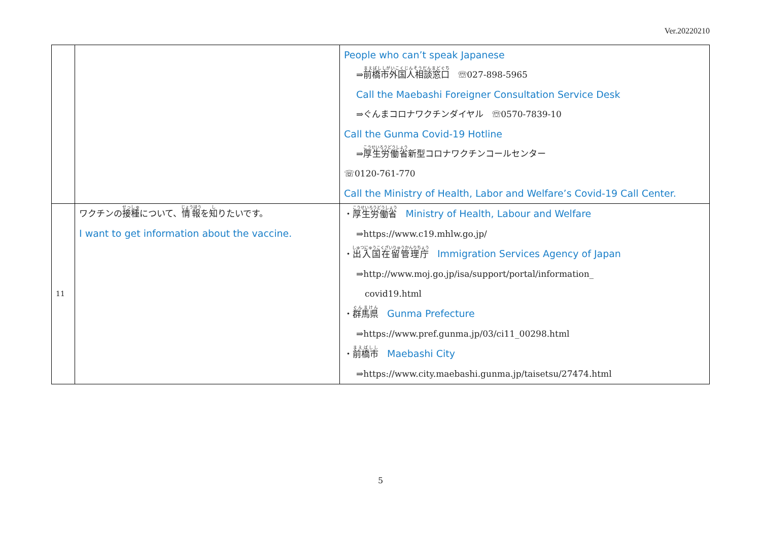Ver.20220210
| | | People who can’t speak Japanese ⇒ 前橋市外国人相談窓口 ☏027-898-5965 Call the Maebashi Foreigner Consultation Service Desk ⇒ぐんまコロナワクチンダイヤル ☏0570-7839-10 Call the Gunma Covid-19 Hotline ⇒ 厚生労働省 新型コロナワクチンコールセンター ☏0120-761-770 Call the Ministry of Health, Labor and Welfare’s Covid-19 Call Center. |
| 11 | ワクチンの 接種 について、 情報 を 知 りたいです。 I want to get information about the vaccine. | ・ 厚生労働省 Ministry of Health, Labour and Welfare ⇒https://www.c19.mhlw.go.jp/ ・ 出入国在留管理庁 Immigration Services Agency of Japan ⇒http://www.moj.go.jp/isa/support/portal/information_ covid19.html ・ 群馬県 Gunma Prefecture ⇒https://www.pref.gunma.jp/03/ci11_00298.html ・ 前橋市 Maebashi City ⇒https://www.city.maebashi.gunma.jp/taisetsu/27474.html |
5